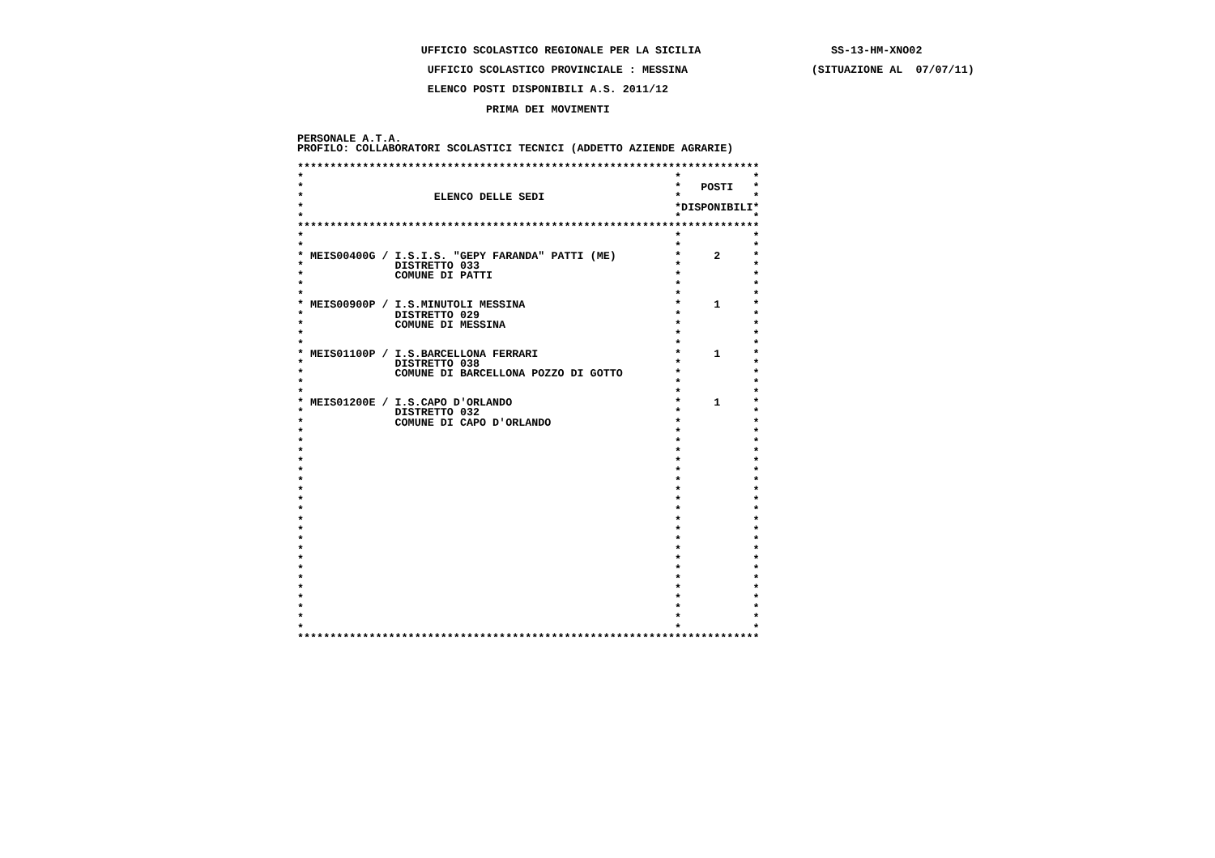UFFICIO SCOLASTICO REGIONALE PER LA SICILIA                    SS-13-HM-XNO02

                    UFFICIO SCOLASTICO PROVINCIALE : MESSINA                   (SITUAZIONE AL  07/07/11)

                    ELENCO POSTI DISPONIBILI A.S. 2011/12

                             PRIMA DEI MOVIMENTI


PERSONALE A.T.A.
PROFILO: COLLABORATORI SCOLASTICI TECNICI (ADDETTO AZIENDE AGRARIE)

***********************************************************************
*                                                         *           *
*                                                         *   POSTI   *
*                    ELENCO DELLE SEDI                    *           *
*                                                         *DISPONIBILI*
*                                                         *           *
***********************************************************************
*                                                         *           *
*                                                         *           *
* MEIS00400G / I.S.I.S. "GEPY FARANDA" PATTI (ME)         *     2     *
*              DISTRETTO 033                              *           *
*              COMUNE DI PATTI                            *           *
*                                                         *           *
*                                                         *           *
* MEIS00900P / I.S.MINUTOLI MESSINA                       *     1     *
*              DISTRETTO 029                              *           *
*              COMUNE DI MESSINA                          *           *
*                                                         *           *
*                                                         *           *
* MEIS01100P / I.S.BARCELLONA FERRARI                     *     1     *
*              DISTRETTO 038                              *           *
*              COMUNE DI BARCELLONA POZZO DI GOTTO        *           *
*                                                         *           *
*                                                         *           *
* MEIS01200E / I.S.CAPO D'ORLANDO                         *     1     *
*              DISTRETTO 032                              *           *
*              COMUNE DI CAPO D'ORLANDO                   *           *
*                                                         *           *
*                                                         *           *
*                                                         *           *
*                                                         *           *
*                                                         *           *
*                                                         *           *
*                                                         *           *
*                                                         *           *
*                                                         *           *
*                                                         *           *
*                                                         *           *
*                                                         *           *
*                                                         *           *
*                                                         *           *
*                                                         *           *
*                                                         *           *
*                                                         *           *
*                                                         *           *
*                                                         *           *
*                                                         *           *
*                                                         *           *
***********************************************************************